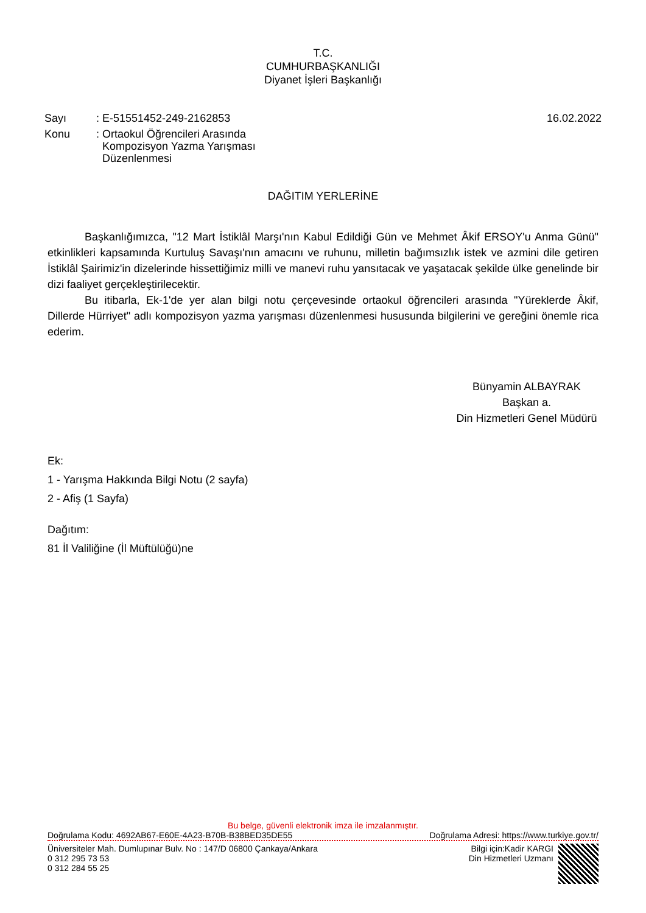T.C.
CUMHURBAŞKANLIĞI
Diyanet İşleri Başkanlığı
| Sayı | : E-51551452-249-2162853 |
| Konu | : Ortaokul Öğrencileri Arasında Kompozisyon Yazma Yarışması Düzenlenmesi |
16.02.2022
DAĞITIM YERLERİNE
Başkanlığımızca, "12 Mart İstiklâl Marşı'nın Kabul Edildiği Gün ve Mehmet Âkif ERSOY'u Anma Günü" etkinlikleri kapsamında Kurtuluş Savaşı'nın amacını ve ruhunu, milletin bağımsızlık istek ve azmini dile getiren İstiklâl Şairimiz'in dizelerinde hissettiğimiz milli ve manevi ruhu yansıtacak ve yaşatacak şekilde ülke genelinde bir dizi faaliyet gerçekleştirilecektir.
Bu itibarla, Ek-1'de yer alan bilgi notu çerçevesinde ortaokul öğrencileri arasında "Yüreklerde Âkif, Dillerde Hürriyet" adlı kompozisyon yazma yarışması düzenlenmesi hususunda bilgilerini ve gereğini önemle rica ederim.
Bünyamin ALBAYRAK
Başkan a.
Din Hizmetleri Genel Müdürü
Ek:
1 - Yarışma Hakkında Bilgi Notu (2 sayfa)
2 - Afiş (1 Sayfa)
Dağıtım:
81 İl Valiliğine (İl Müftülüğü)ne
Bu belge, güvenli elektronik imza ile imzalanmıştır.
Doğrulama Kodu: 4692AB67-E60E-4A23-B70B-B38BED35DE55 Doğrulama Adresi: https://www.turkiye.gov.tr/
Üniversiteler Mah. Dumlupınar Bulv. No : 147/D 06800 Çankaya/Ankara
0 312 295 73 53
0 312 284 55 25
Bilgi için:Kadir KARGI
Din Hizmetleri Uzmanı